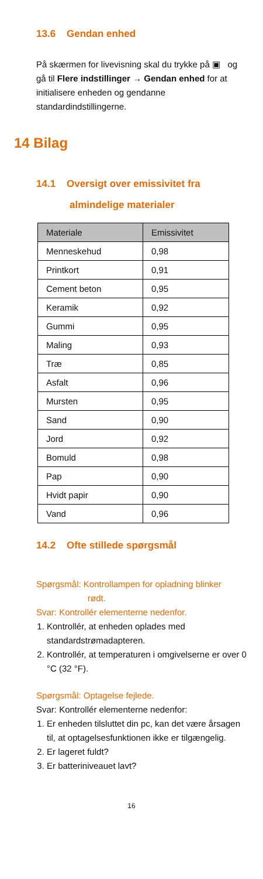13.6 Gendan enhed
På skærmen for livevisning skal du trykke på ▣ og gå til Flere indstillinger → Gendan enhed for at initialisere enheden og gendanne standardindstillingerne.
14 Bilag
14.1 Oversigt over emissivitet fra
almindelige materialer
| Materiale | Emissivitet |
| --- | --- |
| Menneskehud | 0,98 |
| Printkort | 0,91 |
| Cement beton | 0,95 |
| Keramik | 0,92 |
| Gummi | 0,95 |
| Maling | 0,93 |
| Træ | 0,85 |
| Asfalt | 0,96 |
| Mursten | 0,95 |
| Sand | 0,90 |
| Jord | 0,92 |
| Bomuld | 0,98 |
| Pap | 0,90 |
| Hvidt papir | 0,90 |
| Vand | 0,96 |
14.2 Ofte stillede spørgsmål
Spørgsmål: Kontrollampen for opladning blinker
rødt.
Svar: Kontrollér elementerne nedenfor.
1. Kontrollér, at enheden oplades med standardstrømadapteren.
2. Kontrollér, at temperaturen i omgivelserne er over 0 °C (32 °F).
Spørgsmål: Optagelse fejlede.
Svar: Kontrollér elementerne nedenfor:
1. Er enheden tilsluttet din pc, kan det være årsagen til, at optagelsesfunktionen ikke er tilgængelig.
2. Er lageret fuldt?
3. Er batteriniveauet lavt?
16